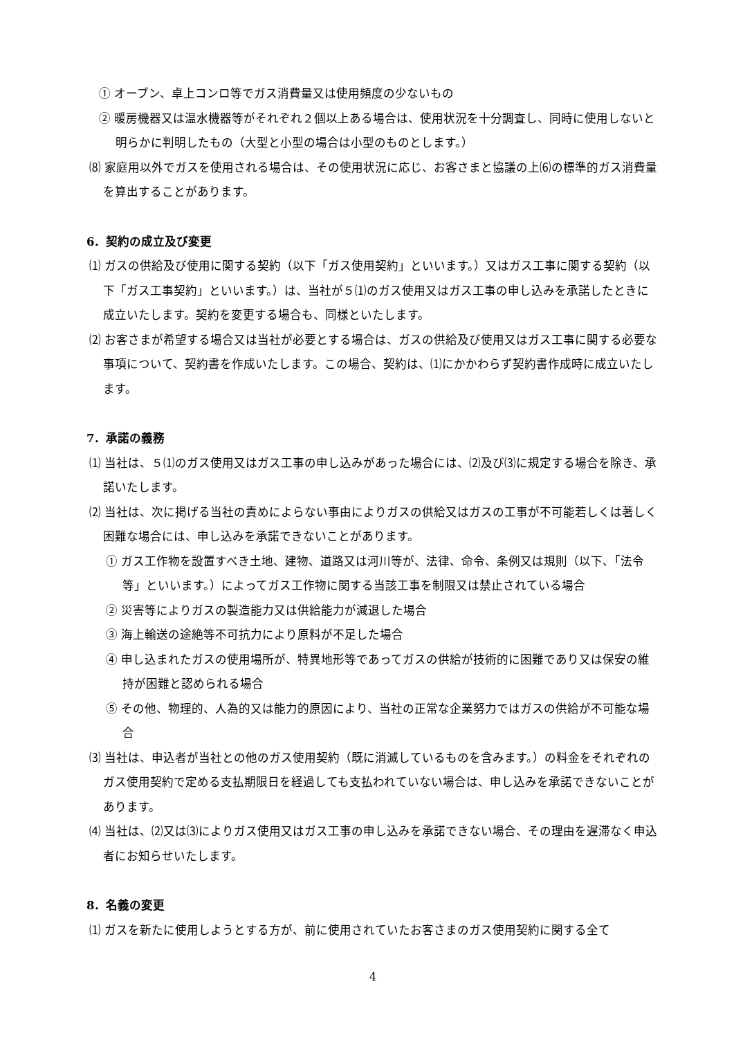① オーブン、卓上コンロ等でガス消費量又は使用頻度の少ないもの
② 暖房機器又は温水機器等がそれぞれ２個以上ある場合は、使用状況を十分調査し、同時に使用しないと明らかに判明したもの（大型と小型の場合は小型のものとします。）
⑻ 家庭用以外でガスを使用される場合は、その使用状況に応じ、お客さまと協議の上⑹の標準的ガス消費量を算出することがあります。
6．契約の成立及び変更
⑴ ガスの供給及び使用に関する契約（以下「ガス使用契約」といいます。）又はガス工事に関する契約（以下「ガス工事契約」といいます。）は、当社が５⑴のガス使用又はガス工事の申し込みを承諾したときに成立いたします。契約を変更する場合も、同様といたします。
⑵ お客さまが希望する場合又は当社が必要とする場合は、ガスの供給及び使用又はガス工事に関する必要な事項について、契約書を作成いたします。この場合、契約は、⑴にかかわらず契約書作成時に成立いたします。
7．承諾の義務
⑴ 当社は、５⑴のガス使用又はガス工事の申し込みがあった場合には、⑵及び⑶に規定する場合を除き、承諾いたします。
⑵ 当社は、次に掲げる当社の責めによらない事由によりガスの供給又はガスの工事が不可能若しくは著しく困難な場合には、申し込みを承諾できないことがあります。
① ガス工作物を設置すべき土地、建物、道路又は河川等が、法律、命令、条例又は規則（以下、「法令等」といいます。）によってガス工作物に関する当該工事を制限又は禁止されている場合
② 災害等によりガスの製造能力又は供給能力が減退した場合
③ 海上輸送の途絶等不可抗力により原料が不足した場合
④ 申し込まれたガスの使用場所が、特異地形等であってガスの供給が技術的に困難であり又は保安の維持が困難と認められる場合
⑤ その他、物理的、人為的又は能力的原因により、当社の正常な企業努力ではガスの供給が不可能な場合
⑶ 当社は、申込者が当社との他のガス使用契約（既に消滅しているものを含みます。）の料金をそれぞれのガス使用契約で定める支払期限日を経過しても支払われていない場合は、申し込みを承諾できないことがあります。
⑷ 当社は、⑵又は⑶によりガス使用又はガス工事の申し込みを承諾できない場合、その理由を遅滞なく申込者にお知らせいたします。
8．名義の変更
⑴ ガスを新たに使用しようとする方が、前に使用されていたお客さまのガス使用契約に関する全て
4